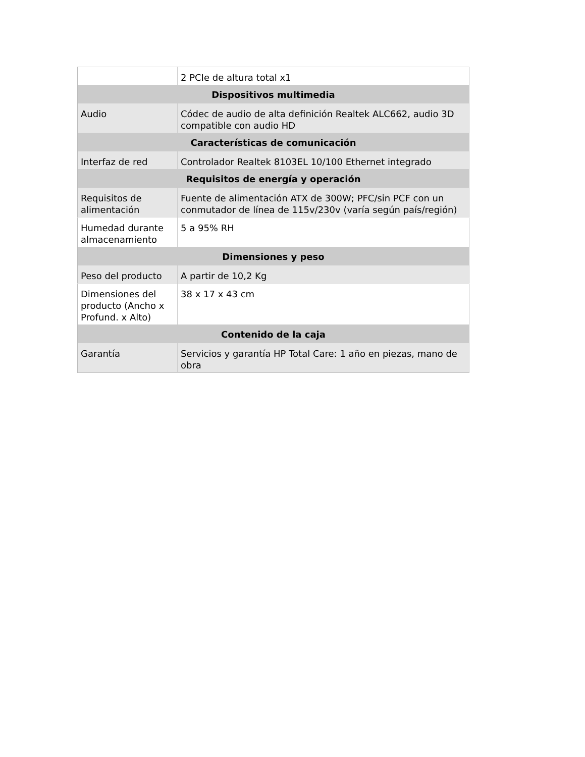| | 2 PCIe de altura total x1 |
| Dispositivos multimedia | |
| Audio | Códec de audio de alta definición Realtek ALC662, audio 3D compatible con audio HD |
| Características de comunicación | |
| Interfaz de red | Controlador Realtek 8103EL 10/100 Ethernet integrado |
| Requisitos de energía y operación | |
| Requisitos de alimentación | Fuente de alimentación ATX de 300W; PFC/sin PCF con un conmutador de línea de 115v/230v (varía según país/región) |
| Humedad durante almacenamiento | 5 a 95% RH |
| Dimensiones y peso | |
| Peso del producto | A partir de 10,2 Kg |
| Dimensiones del producto (Ancho x Profund. x Alto) | 38 x 17 x 43 cm |
| Contenido de la caja | |
| Garantía | Servicios y garantía HP Total Care: 1 año en piezas, mano de obra |